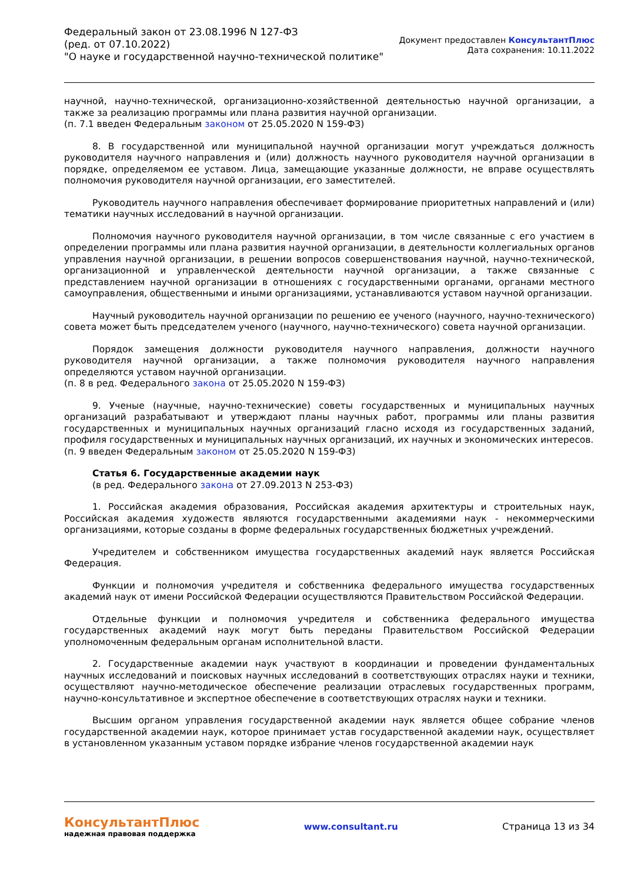Федеральный закон от 23.08.1996 N 127-ФЗ
(ред. от 07.10.2022)
"О науке и государственной научно-технической политике"
Документ предоставлен КонсультантПлюс
Дата сохранения: 10.11.2022
научной, научно-технической, организационно-хозяйственной деятельностью научной организации, а также за реализацию программы или плана развития научной организации.
(п. 7.1 введен Федеральным законом от 25.05.2020 N 159-ФЗ)
8. В государственной или муниципальной научной организации могут учреждаться должность руководителя научного направления и (или) должность научного руководителя научной организации в порядке, определяемом ее уставом. Лица, замещающие указанные должности, не вправе осуществлять полномочия руководителя научной организации, его заместителей.
Руководитель научного направления обеспечивает формирование приоритетных направлений и (или) тематики научных исследований в научной организации.
Полномочия научного руководителя научной организации, в том числе связанные с его участием в определении программы или плана развития научной организации, в деятельности коллегиальных органов управления научной организации, в решении вопросов совершенствования научной, научно-технической, организационной и управленческой деятельности научной организации, а также связанные с представлением научной организации в отношениях с государственными органами, органами местного самоуправления, общественными и иными организациями, устанавливаются уставом научной организации.
Научный руководитель научной организации по решению ее ученого (научного, научно-технического) совета может быть председателем ученого (научного, научно-технического) совета научной организации.
Порядок замещения должности руководителя научного направления, должности научного руководителя научной организации, а также полномочия руководителя научного направления определяются уставом научной организации.
(п. 8 в ред. Федерального закона от 25.05.2020 N 159-ФЗ)
9. Ученые (научные, научно-технические) советы государственных и муниципальных научных организаций разрабатывают и утверждают планы научных работ, программы или планы развития государственных и муниципальных научных организаций гласно исходя из государственных заданий, профиля государственных и муниципальных научных организаций, их научных и экономических интересов.
(п. 9 введен Федеральным законом от 25.05.2020 N 159-ФЗ)
Статья 6. Государственные академии наук
(в ред. Федерального закона от 27.09.2013 N 253-ФЗ)
1. Российская академия образования, Российская академия архитектуры и строительных наук, Российская академия художеств являются государственными академиями наук - некоммерческими организациями, которые созданы в форме федеральных государственных бюджетных учреждений.
Учредителем и собственником имущества государственных академий наук является Российская Федерация.
Функции и полномочия учредителя и собственника федерального имущества государственных академий наук от имени Российской Федерации осуществляются Правительством Российской Федерации.
Отдельные функции и полномочия учредителя и собственника федерального имущества государственных академий наук могут быть переданы Правительством Российской Федерации уполномоченным федеральным органам исполнительной власти.
2. Государственные академии наук участвуют в координации и проведении фундаментальных научных исследований и поисковых научных исследований в соответствующих отраслях науки и техники, осуществляют научно-методическое обеспечение реализации отраслевых государственных программ, научно-консультативное и экспертное обеспечение в соответствующих отраслях науки и техники.
Высшим органом управления государственной академии наук является общее собрание членов государственной академии наук, которое принимает устав государственной академии наук, осуществляет в установленном указанным уставом порядке избрание членов государственной академии наук
КонсультантПлюс
надежная правовая поддержка
www.consultant.ru Страница 13 из 34